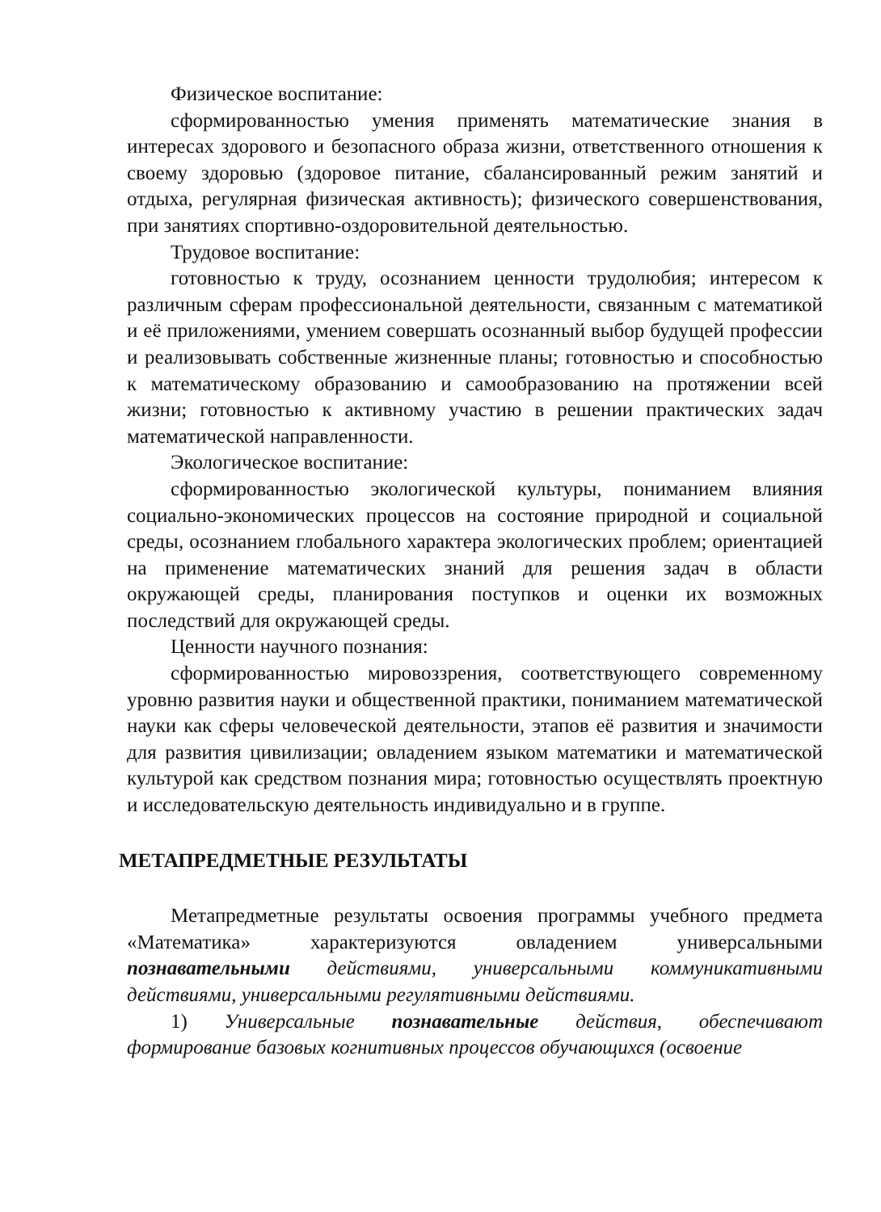Физическое воспитание:
сформированностью умения применять математические знания в интересах здорового и безопасного образа жизни, ответственного отношения к своему здоровью (здоровое питание, сбалансированный режим занятий и отдыха, регулярная физическая активность); физического совершенствования, при занятиях спортивно-оздоровительной деятельностью.
Трудовое воспитание:
готовностью к труду, осознанием ценности трудолюбия; интересом к различным сферам профессиональной деятельности, связанным с математикой и её приложениями, умением совершать осознанный выбор будущей профессии и реализовывать собственные жизненные планы; готовностью и способностью к математическому образованию и самообразованию на протяжении всей жизни; готовностью к активному участию в решении практических задач математической направленности.
Экологическое воспитание:
сформированностью экологической культуры, пониманием влияния социально-экономических процессов на состояние природной и социальной среды, осознанием глобального характера экологических проблем; ориентацией на применение математических знаний для решения задач в области окружающей среды, планирования поступков и оценки их возможных последствий для окружающей среды.
Ценности научного познания:
сформированностью мировоззрения, соответствующего современному уровню развития науки и общественной практики, пониманием математической науки как сферы человеческой деятельности, этапов её развития и значимости для развития цивилизации; овладением языком математики и математической культурой как средством познания мира; готовностью осуществлять проектную и исследовательскую деятельность индивидуально и в группе.
МЕТАПРЕДМЕТНЫЕ РЕЗУЛЬТАТЫ
Метапредметные результаты освоения программы учебного предмета «Математика» характеризуются овладением универсальными познавательными действиями, универсальными коммуникативными действиями, универсальными регулятивными действиями.
1) Универсальные познавательные действия, обеспечивают формирование базовых когнитивных процессов обучающихся (освоение